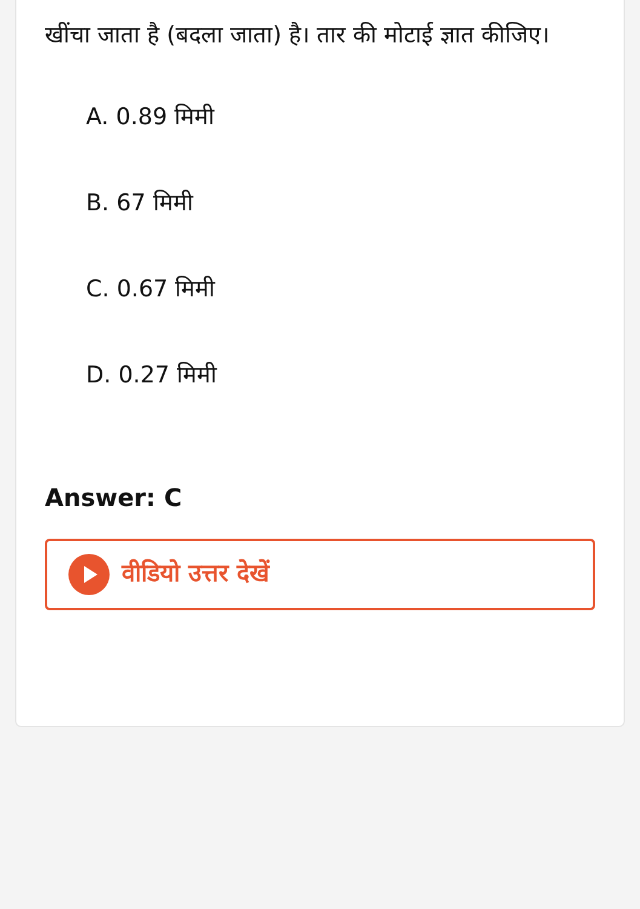खींचा जाता है (बदला जाता) है। तार की मोटाई ज्ञात कीजिए।
A. 0.89 मिमी
B. 67 मिमी
C. 0.67 मिमी
D. 0.27 मिमी
Answer: C
वीडियो उत्तर देखें